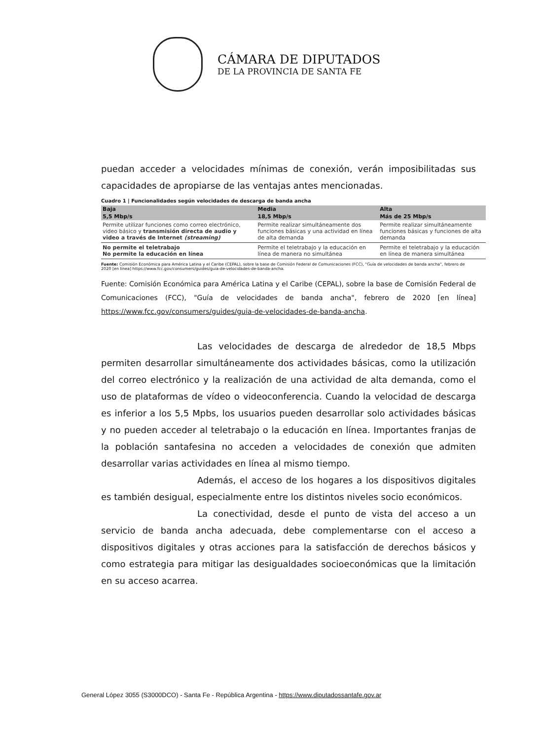CÁMARA DE DIPUTADOS
DE LA PROVINCIA DE SANTA FE
puedan acceder a velocidades mínimas de conexión, verán imposibilitadas sus capacidades de apropiarse de las ventajas antes mencionadas.
Cuadro 1 | Funcionalidades según velocidades de descarga de banda ancha
| Baja | Media | Alta |
| --- | --- | --- |
| 5,5 Mbp/s | 18,5 Mbp/s | Más de 25 Mbp/s |
| Permite utilizar funciones como correo electrónico, video básico y transmisión directa de audio y video a través de Internet (streaming) | Permite realizar simultáneamente dos funciones básicas y una actividad en línea de alta demanda | Permite realizar simultáneamente funciones básicas y funciones de alta demanda |
| No permite el teletrabajo No permite la educación en línea | Permite el teletrabajo y la educación en línea de manera no simultánea | Permite el teletrabajo y la educación en línea de manera simultánea |
Fuente: Comisión Económica para América Latina y el Caribe (CEPAL), sobre la base de Comisión Federal de Comunicaciones (FCC), "Guía de velocidades de banda ancha", febrero de 2020 [en línea] https://www.fcc.gov/consumers/guides/guia-de-velocidades-de-banda-ancha.
Fuente: Comisión Económica para América Latina y el Caribe (CEPAL), sobre la base de Comisión Federal de Comunicaciones (FCC), "Guía de velocidades de banda ancha", febrero de 2020 [en línea] https://www.fcc.gov/consumers/guides/guia-de-velocidades-de-banda-ancha.
Las velocidades de descarga de alrededor de 18,5 Mbps permiten desarrollar simultáneamente dos actividades básicas, como la utilización del correo electrónico y la realización de una actividad de alta demanda, como el uso de plataformas de vídeo o videoconferencia. Cuando la velocidad de descarga es inferior a los 5,5 Mpbs, los usuarios pueden desarrollar solo actividades básicas y no pueden acceder al teletrabajo o la educación en línea. Importantes franjas de la población santafesina no acceden a velocidades de conexión que admiten desarrollar varias actividades en línea al mismo tiempo.
Además, el acceso de los hogares a los dispositivos digitales es también desigual, especialmente entre los distintos niveles socio económicos.
La conectividad, desde el punto de vista del acceso a un servicio de banda ancha adecuada, debe complementarse con el acceso a dispositivos digitales y otras acciones para la satisfacción de derechos básicos y como estrategia para mitigar las desigualdades socioeconómicas que la limitación en su acceso acarrea.
General López 3055 (S3000DCO) - Santa Fe - República Argentina - https://www.diputadossantafe.gov.ar